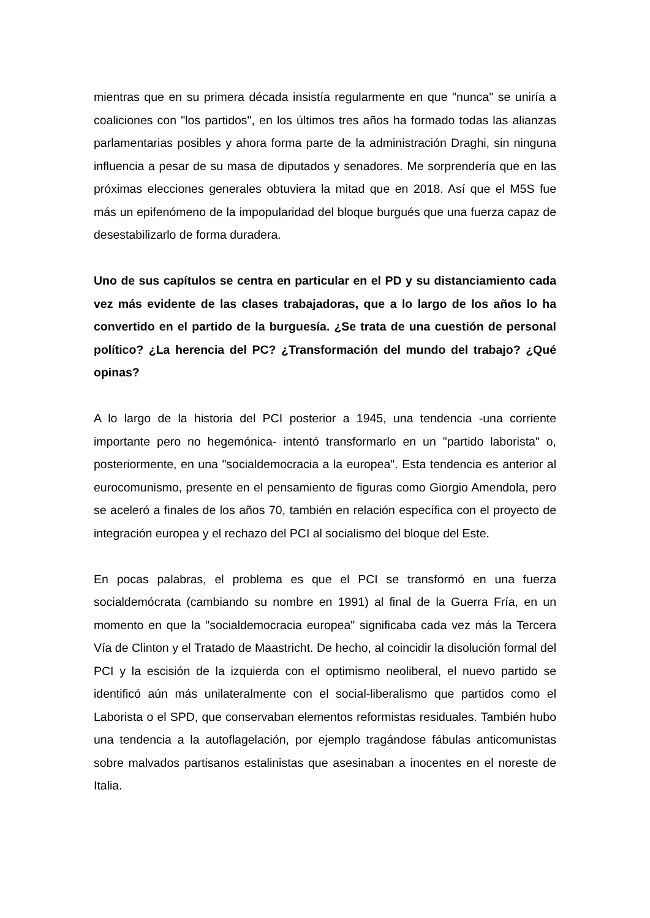mientras que en su primera década insistía regularmente en que "nunca" se uniría a coaliciones con "los partidos", en los últimos tres años ha formado todas las alianzas parlamentarias posibles y ahora forma parte de la administración Draghi, sin ninguna influencia a pesar de su masa de diputados y senadores. Me sorprendería que en las próximas elecciones generales obtuviera la mitad que en 2018. Así que el M5S fue más un epifenómeno de la impopularidad del bloque burgués que una fuerza capaz de desestabilizarlo de forma duradera.
Uno de sus capítulos se centra en particular en el PD y su distanciamiento cada vez más evidente de las clases trabajadoras, que a lo largo de los años lo ha convertido en el partido de la burguesía. ¿Se trata de una cuestión de personal político? ¿La herencia del PC? ¿Transformación del mundo del trabajo? ¿Qué opinas?
A lo largo de la historia del PCI posterior a 1945, una tendencia -una corriente importante pero no hegemónica- intentó transformarlo en un "partido laborista" o, posteriormente, en una "socialdemocracia a la europea". Esta tendencia es anterior al eurocomunismo, presente en el pensamiento de figuras como Giorgio Amendola, pero se aceleró a finales de los años 70, también en relación específica con el proyecto de integración europea y el rechazo del PCI al socialismo del bloque del Este.
En pocas palabras, el problema es que el PCI se transformó en una fuerza socialdemócrata (cambiando su nombre en 1991) al final de la Guerra Fría, en un momento en que la "socialdemocracia europea" significaba cada vez más la Tercera Vía de Clinton y el Tratado de Maastricht. De hecho, al coincidir la disolución formal del PCI y la escisión de la izquierda con el optimismo neoliberal, el nuevo partido se identificó aún más unilateralmente con el social-liberalismo que partidos como el Laborista o el SPD, que conservaban elementos reformistas residuales. También hubo una tendencia a la autoflagelación, por ejemplo tragándose fábulas anticomunistas sobre malvados partisanos estalinistas que asesinaban a inocentes en el noreste de Italia.